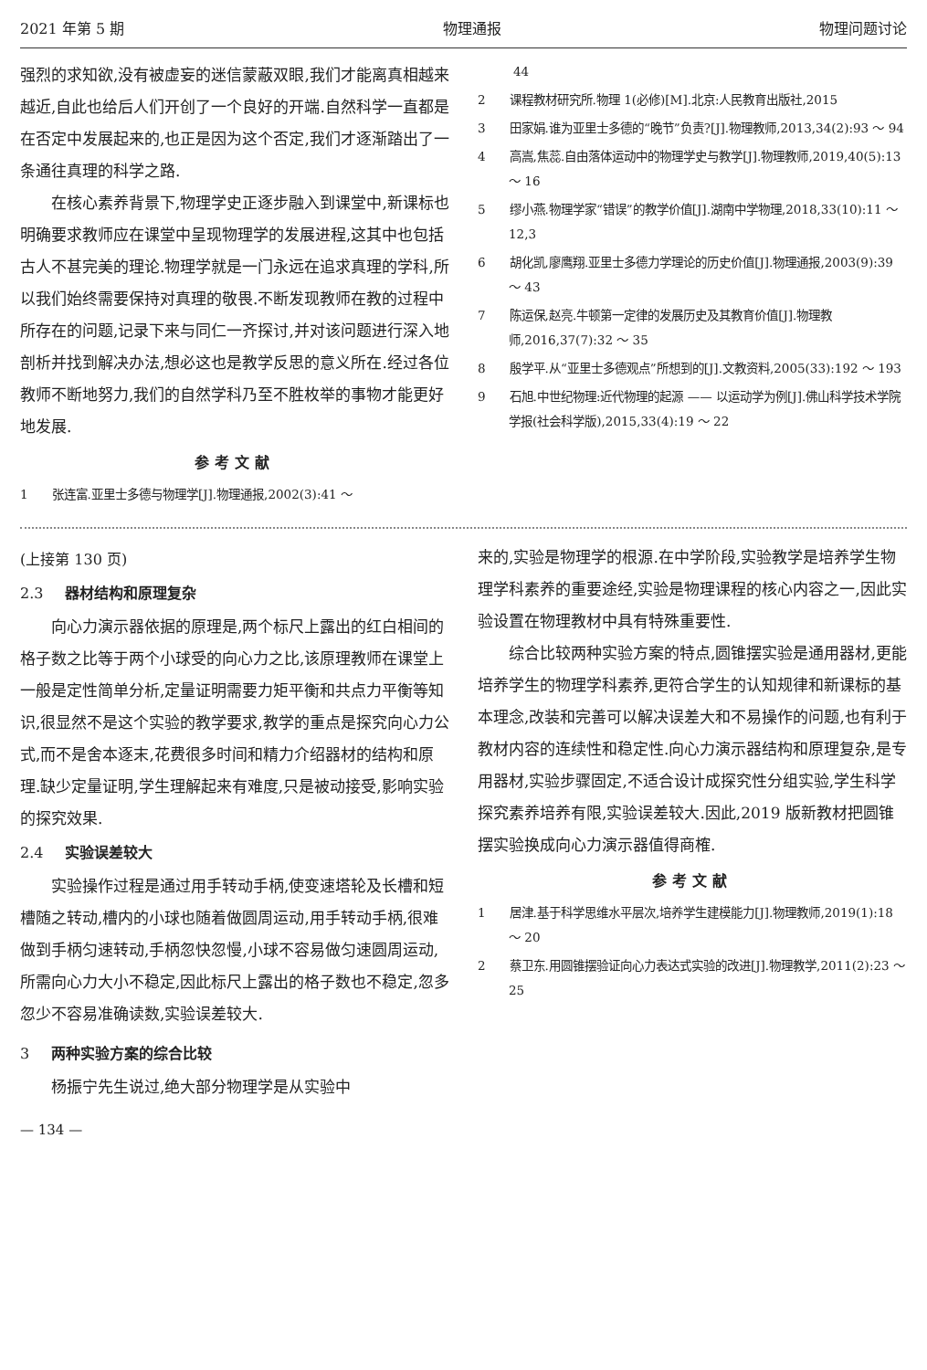2021 年第 5 期 物理通报 物理问题讨论
强烈的求知欲,没有被虚妄的迷信蒙蔽双眼,我们才能离真相越来越近,自此也给后人们开创了一个良好的开端.自然科学一直都是在否定中发展起来的,也正是因为这个否定,我们才逐渐踏出了一条通往真理的科学之路.
在核心素养背景下,物理学史正逐步融入到课堂中,新课标也明确要求教师应在课堂中呈现物理学的发展进程,这其中也包括古人不甚完美的理论.物理学就是一门永远在追求真理的学科,所以我们始终需要保持对真理的敬畏.不断发现教师在教的过程中所存在的问题,记录下来与同仁一齐探讨,并对该问题进行深入地剖析并找到解决办法,想必这也是教学反思的意义所在.经过各位教师不断地努力,我们的自然学科乃至不胜枚举的事物才能更好地发展.
参考文献
1　　张连富.亚里士多德与物理学[J].物理通报,2002(3):41 ～
　　　44
2　　课程教材研究所.物理 1(必修)[M].北京:人民教育出版社,2015
3　　田家娟.谁为亚里士多德的“晚节”负责?[J].物理教师,2013,34(2):93 ～ 94
4　　高嵩,焦蕊.自由落体运动中的物理学史与教学[J].物理教师,2019,40(5):13 ～ 16
5　　缪小燕.物理学家“错误”的教学价值[J].湖南中学物理,2018,33(10):11 ～ 12,3
6　　胡化凯,廖鹰翔.亚里士多德力学理论的历史价值[J].物理通报,2003(9):39 ～ 43
7　　陈运保,赵亮.牛顿第一定律的发展历史及其教育价值[J].物理教师,2016,37(7):32 ～ 35
8　　殷学平.从“亚里士多德观点”所想到的[J].文教资料,2005(33):192 ～ 193
9　　石旭.中世纪物理:近代物理的起源 —— 以运动学为例[J].佛山科学技术学院学报(社会科学版),2015,33(4):19 ～ 22
(上接第 130 页)
2.3 器材结构和原理复杂
向心力演示器依据的原理是,两个标尺上露出的红白相间的格子数之比等于两个小球受的向心力之比,该原理教师在课堂上一般是定性简单分析,定量证明需要力矩平衡和共点力平衡等知识,很显然不是这个实验的教学要求,教学的重点是探究向心力公式,而不是舍本逐末,花费很多时间和精力介绍器材的结构和原理.缺少定量证明,学生理解起来有难度,只是被动接受,影响实验的探究效果.
2.4 实验误差较大
实验操作过程是通过用手转动手柄,使变速塔轮及长槽和短槽随之转动,槽内的小球也随着做圆周运动,用手转动手柄,很难做到手柄匀速转动,手柄忽快忽慢,小球不容易做匀速圆周运动,所需向心力大小不稳定,因此标尺上露出的格子数也不稳定,忽多忽少不容易准确读数,实验误差较大.
3 两种实验方案的综合比较
杨振宁先生说过,绝大部分物理学是从实验中
— 134 —
来的,实验是物理学的根源.在中学阶段,实验教学是培养学生物理学科素养的重要途经,实验是物理课程的核心内容之一,因此实验设置在物理教材中具有特殊重要性.
综合比较两种实验方案的特点,圆锥摆实验是通用器材,更能培养学生的物理学科素养,更符合学生的认知规律和新课标的基本理念,改装和完善可以解决误差大和不易操作的问题,也有利于教材内容的连续性和稳定性.向心力演示器结构和原理复杂,是专用器材,实验步骤固定,不适合设计成探究性分组实验,学生科学探究素养培养有限,实验误差较大.因此,2019 版新教材把圆锥摆实验换成向心力演示器值得商榷.
参考文献
1　　居津.基于科学思维水平层次,培养学生建模能力[J].物理教师,2019(1):18 ～ 20
2　　蔡卫东.用圆锥摆验证向心力表达式实验的改进[J].物理教学,2011(2):23 ～ 25